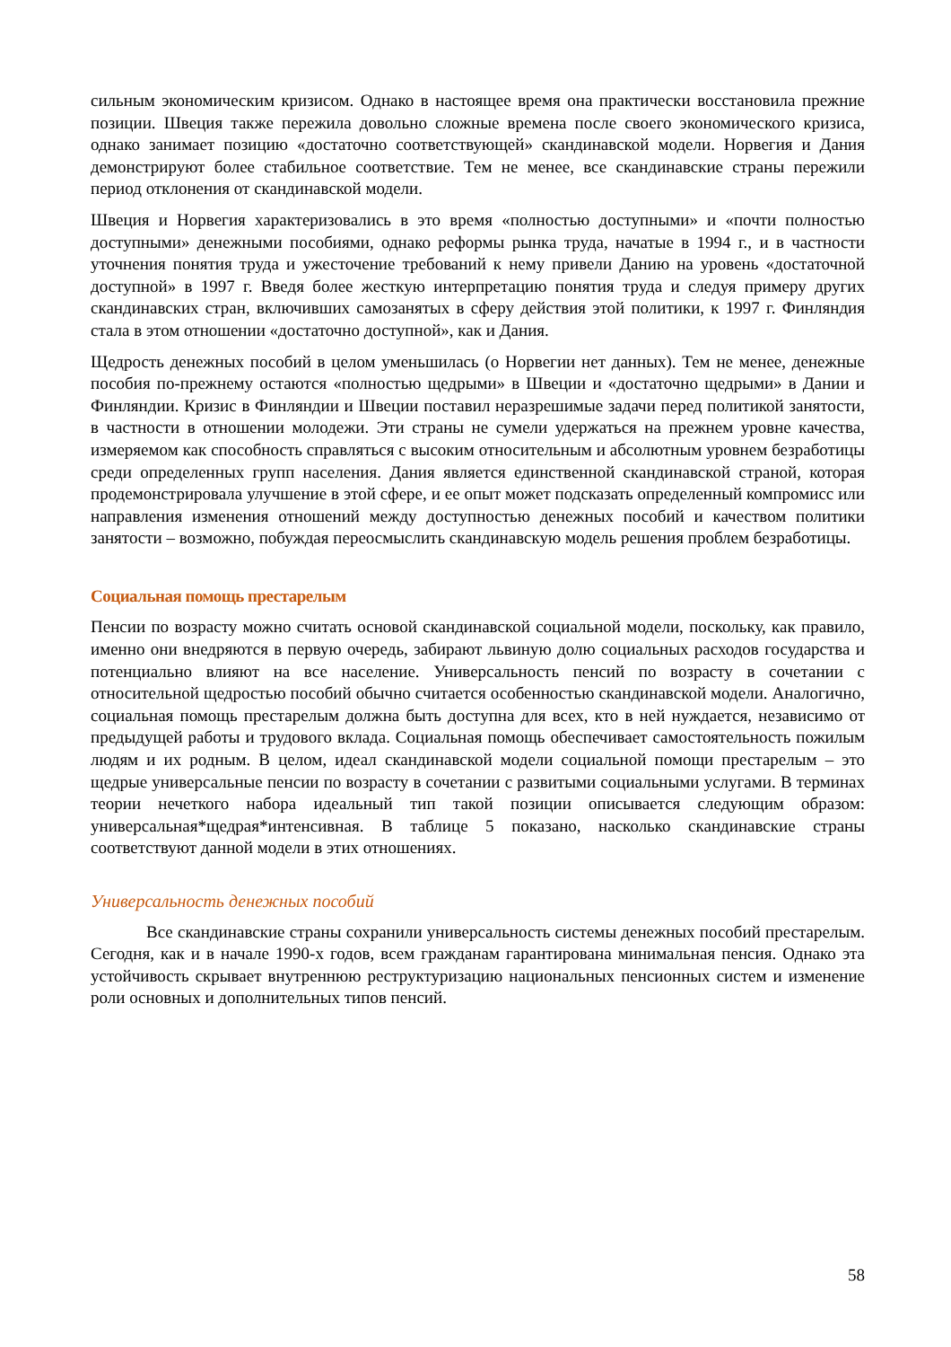сильным экономическим кризисом. Однако в настоящее время она практически восстановила прежние позиции. Швеция также пережила довольно сложные времена после своего экономического кризиса, однако занимает позицию «достаточно соответствующей» скандинавской модели. Норвегия и Дания демонстрируют более стабильное соответствие. Тем не менее, все скандинавские страны пережили период отклонения от скандинавской модели.
Швеция и Норвегия характеризовались в это время «полностью доступными» и «почти полностью доступными» денежными пособиями, однако реформы рынка труда, начатые в 1994 г., и в частности уточнения понятия труда и ужесточение требований к нему привели Данию на уровень «достаточной доступной» в 1997 г. Введя более жесткую интерпретацию понятия труда и следуя примеру других скандинавских стран, включивших самозанятых в сферу действия этой политики, к 1997 г. Финляндия стала в этом отношении «достаточно доступной», как и Дания.
Щедрость денежных пособий в целом уменьшилась (о Норвегии нет данных). Тем не менее, денежные пособия по-прежнему остаются «полностью щедрыми» в Швеции и «достаточно щедрыми» в Дании и Финляндии. Кризис в Финляндии и Швеции поставил неразрешимые задачи перед политикой занятости, в частности в отношении молодежи. Эти страны не сумели удержаться на прежнем уровне качества, измеряемом как способность справляться с высоким относительным и абсолютным уровнем безработицы среди определенных групп населения. Дания является единственной скандинавской страной, которая продемонстрировала улучшение в этой сфере, и ее опыт может подсказать определенный компромисс или направления изменения отношений между доступностью денежных пособий и качеством политики занятости – возможно, побуждая переосмыслить скандинавскую модель решения проблем безработицы.
Социальная помощь престарелым
Пенсии по возрасту можно считать основой скандинавской социальной модели, поскольку, как правило, именно они внедряются в первую очередь, забирают львиную долю социальных расходов государства и потенциально влияют на все население. Универсальность пенсий по возрасту в сочетании с относительной щедростью пособий обычно считается особенностью скандинавской модели. Аналогично, социальная помощь престарелым должна быть доступна для всех, кто в ней нуждается, независимо от предыдущей работы и трудового вклада. Социальная помощь обеспечивает самостоятельность пожилым людям и их родным. В целом, идеал скандинавской модели социальной помощи престарелым – это щедрые универсальные пенсии по возрасту в сочетании с развитыми социальными услугами. В терминах теории нечеткого набора идеальный тип такой позиции описывается следующим образом: универсальная*щедрая*интенсивная. В таблице 5 показано, насколько скандинавские страны соответствуют данной модели в этих отношениях.
Универсальность денежных пособий
Все скандинавские страны сохранили универсальность системы денежных пособий престарелым. Сегодня, как и в начале 1990-х годов, всем гражданам гарантирована минимальная пенсия. Однако эта устойчивость скрывает внутреннюю реструктуризацию национальных пенсионных систем и изменение роли основных и дополнительных типов пенсий.
58